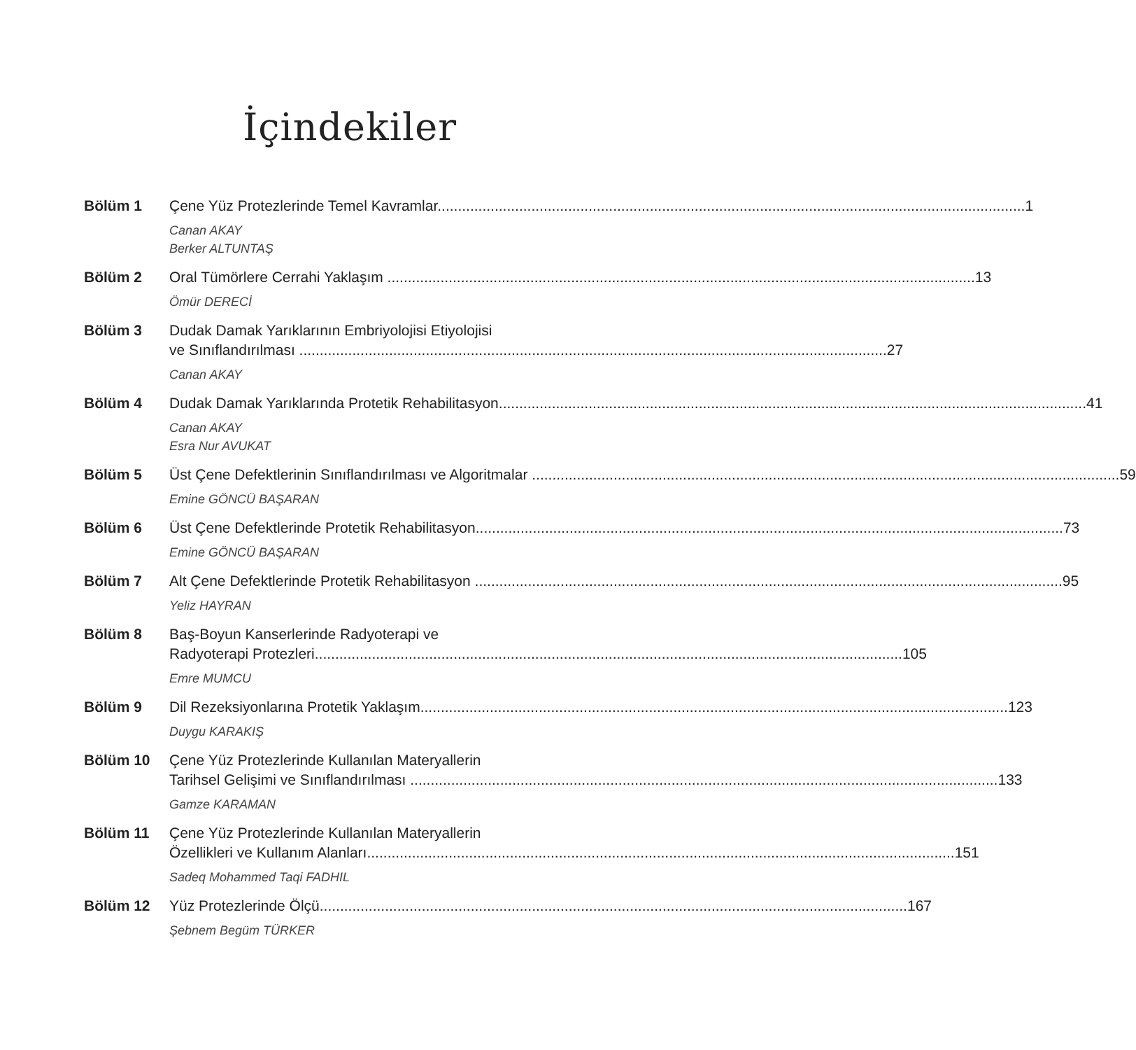İçindekiler
Bölüm 1 Çene Yüz Protezlerinde Temel Kavramlar 1
Canan AKAY
Berker ALTUNTAŞ
Bölüm 2 Oral Tümörlere Cerrahi Yaklaşım 13
Ömür DERECİ
Bölüm 3 Dudak Damak Yarıklarının Embriyolojisi Etiyolojisi
ve Sınıflandırılması 27
Canan AKAY
Bölüm 4 Dudak Damak Yarıklarında Protetik Rehabilitasyon 41
Canan AKAY
Esra Nur AVUKAT
Bölüm 5 Üst Çene Defektlerinin Sınıflandırılması ve Algoritmalar 59
Emine GÖNCÜ BAŞARAN
Bölüm 6 Üst Çene Defektlerinde Protetik Rehabilitasyon 73
Emine GÖNCÜ BAŞARAN
Bölüm 7 Alt Çene Defektlerinde Protetik Rehabilitasyon 95
Yeliz HAYRAN
Bölüm 8 Baş-Boyun Kanserlerinde Radyoterapi ve
Radyoterapi Protezleri 105
Emre MUMCU
Bölüm 9 Dil Rezeksiyonlarına Protetik Yaklaşım 123
Duygu KARAKIŞ
Bölüm 10 Çene Yüz Protezlerinde Kullanılan Materyallerin
Tarihsel Gelişimi ve Sınıflandırılması 133
Gamze KARAMAN
Bölüm 11 Çene Yüz Protezlerinde Kullanılan Materyallerin
Özellikleri ve Kullanım Alanları 151
Sadeq Mohammed Taqi FADHIL
Bölüm 12 Yüz Protezlerinde Ölçü 167
Şebnem Begüm TÜRKER